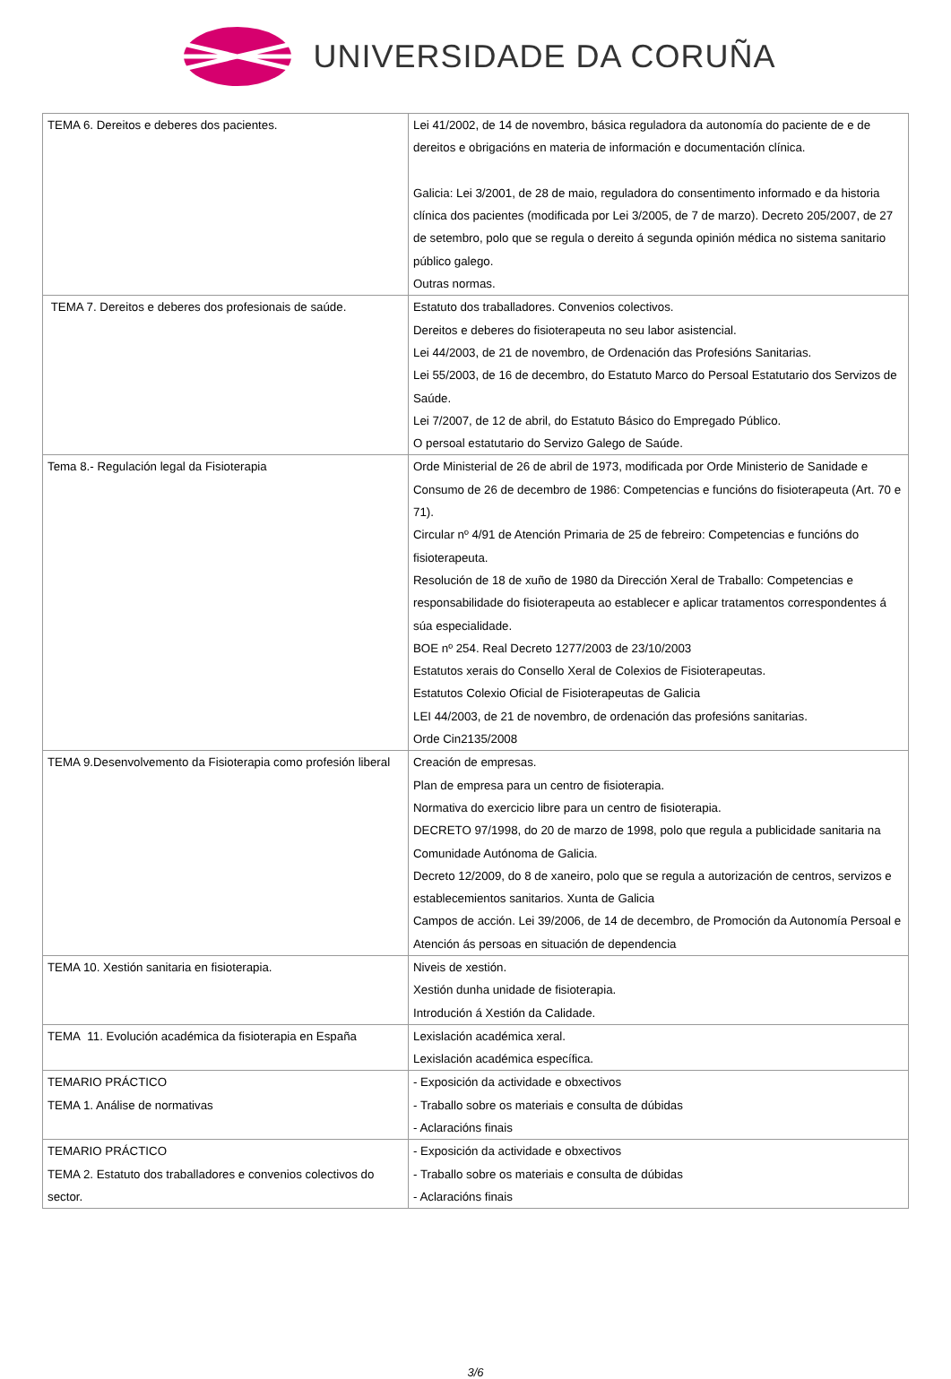UNIVERSIDADE DA CORUÑA
| TEMA 6. Dereitos e deberes dos pacientes. | Lei 41/2002, de 14 de novembro, básica reguladora da autonomía do paciente de e de dereitos e obrigacións en materia de información e documentación clínica. Galicia: Lei 3/2001, de 28 de maio, reguladora do consentimento informado e da historia clínica dos pacientes (modificada por Lei 3/2005, de 7 de marzo). Decreto 205/2007, de 27 de setembro, polo que se regula o dereito á segunda opinión médica no sistema sanitario público galego. Outras normas. |
| TEMA 7. Dereitos e deberes dos profesionais de saúde. | Estatuto dos traballadores. Convenios colectivos. Dereitos e deberes do fisioterapeuta no seu labor asistencial. Lei 44/2003, de 21 de novembro, de Ordenación das Profesións Sanitarias. Lei 55/2003, de 16 de decembro, do Estatuto Marco do Persoal Estatutario dos Servizos de Saúde. Lei 7/2007, de 12 de abril, do Estatuto Básico do Empregado Público. O persoal estatutario do Servizo Galego de Saúde. |
| Tema 8.- Regulación legal da Fisioterapia | Orde Ministerial de 26 de abril de 1973, modificada por Orde Ministerio de Sanidade e Consumo de 26 de decembro de 1986: Competencias e funcións do fisioterapeuta (Art. 70 e 71). Circular nº 4/91 de Atención Primaria de 25 de febreiro: Competencias e funcións do fisioterapeuta. Resolución de 18 de xuño de 1980 da Dirección Xeral de Traballo: Competencias e responsabilidade do fisioterapeuta ao establecer e aplicar tratamentos correspondentes á súa especialidade. BOE nº 254. Real Decreto 1277/2003 de 23/10/2003 Estatutos xerais do Consello Xeral de Colexios de Fisioterapeutas. Estatutos Colexio Oficial de Fisioterapeutas de Galicia LEI 44/2003, de 21 de novembro, de ordenación das profesións sanitarias. Orde Cin2135/2008 |
| TEMA 9.Desenvolvemento da Fisioterapia como profesión liberal | Creación de empresas. Plan de empresa para un centro de fisioterapia. Normativa do exercicio libre para un centro de fisioterapia. DECRETO 97/1998, do 20 de marzo de 1998, polo que regula a publicidade sanitaria na Comunidade Autónoma de Galicia. Decreto 12/2009, do 8 de xaneiro, polo que se regula a autorización de centros, servizos e establecemientos sanitarios. Xunta de Galicia Campos de acción. Lei 39/2006, de 14 de decembro, de Promoción da Autonomía Persoal e Atención ás persoas en situación de dependencia |
| TEMA 10. Xestión sanitaria en fisioterapia. | Niveis de xestión. Xestión dunha unidade de fisioterapia. Introdución á Xestión da Calidade. |
| TEMA 11. Evolución académica da fisioterapia en España | Lexislación académica xeral. Lexislación académica específica. |
| TEMARIO PRÁCTICO TEMA 1. Análise de normativas | - Exposición da actividade e obxectivos - Traballo sobre os materiais e consulta de dúbidas - Aclaracións finais |
| TEMARIO PRÁCTICO TEMA 2. Estatuto dos traballadores e convenios colectivos do sector. | - Exposición da actividade e obxectivos - Traballo sobre os materiais e consulta de dúbidas - Aclaracións finais |
3/6